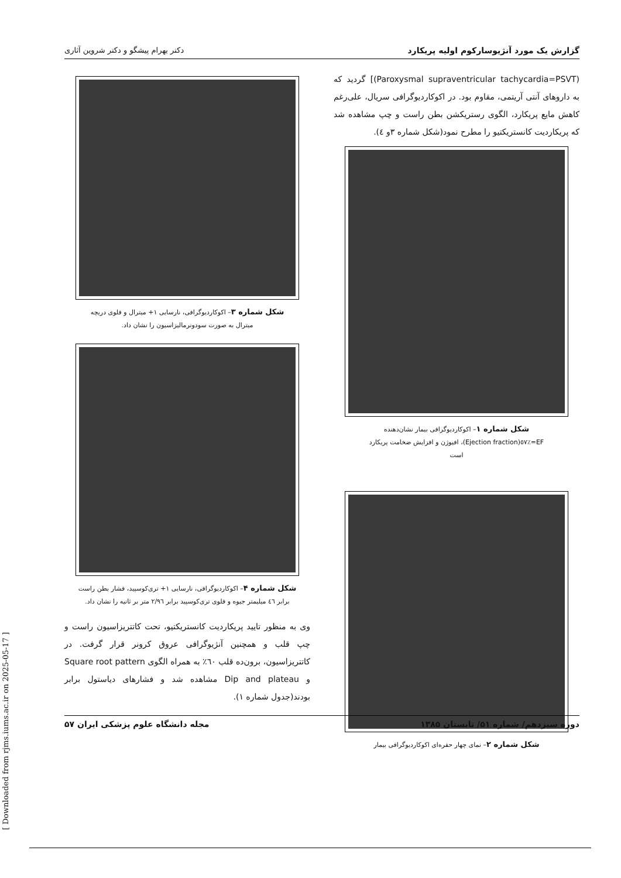گزارش یک مورد آنژیوسارکوم اولیه پریکارد دکتر بهرام پیشگو و دکتر شروین آثاری
[(Paroxysmal supraventricular tachycardia=PSVT) گردید که به داروهای آنتی آریتمی، مقاوم بود. در اکوکاردیوگرافی سریال، علی‌رغم کاهش مایع پریکارد، الگوی رستریکشن بطن راست و چپ مشاهده شد که پریکاردیت کانستریکتیو را مطرح نمود(شکل شماره ۳و ٤).
شکل شماره ۱– اکوکاردیوگرافی بیمار نشان‌دهنده
EF=٪٥٧(Ejection fraction)، افیوژن و افزایش ضخامت پریکارد
است
شکل شماره ۲– نمای چهار حفره‌ای اکوکاردیوگرافی بیمار
شکل شماره ۳– اکوکاردیوگرافی، نارسایی ۱+ میترال و فلوی دریچه
میترال به صورت سودونرمالیزاسیون را نشان داد.
شکل شماره ۴– اکوکاردیوگرافی، نارسایی ۱+ تری‌کوسپید، فشار بطن راست
برابر ٤٦ میلیمتر جیوه و فلوی تری‌کوسپید برابر ۲/۹٦ متر بر ثانیه را نشان داد.
وی به منظور تایید پریکاردیت کانستریکتیو، تحت کاتتریزاسیون راست و چپ قلب و همچنین آنژیوگرافی عروق کرونر قرار گرفت. در کاتتریزاسیون، برون‌ده قلب ٦۰٪ به همراه الگوی Square root pattern و Dip and plateau مشاهده شد و فشارهای دیاستول برابر بودند(جدول شماره ۱).
دوره سیزدهم/ شماره ۵۱/ تابستان ۱۳۸۵ مجله دانشگاه علوم پزشکی ایران ۵۷
[ Downloaded from rjms.iums.ac.ir on 2025-05-17 ]